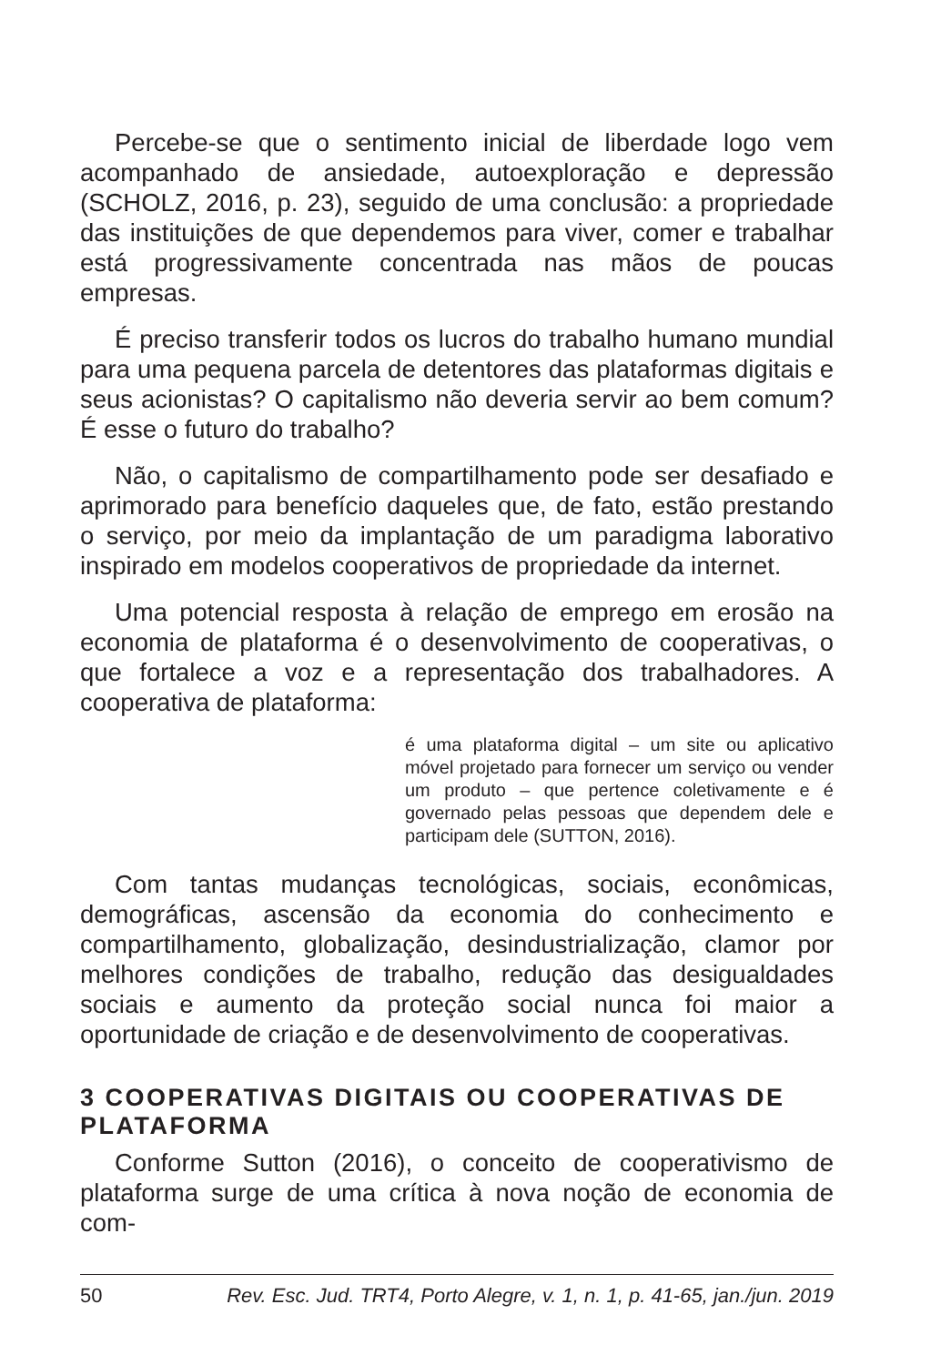Percebe-se que o sentimento inicial de liberdade logo vem acompanhado de ansiedade, autoexploração e depressão (SCHOLZ, 2016, p. 23), seguido de uma conclusão: a propriedade das instituições de que dependemos para viver, comer e trabalhar está progressivamente concentrada nas mãos de poucas empresas.
É preciso transferir todos os lucros do trabalho humano mundial para uma pequena parcela de detentores das plataformas digitais e seus acionistas? O capitalismo não deveria servir ao bem comum? É esse o futuro do trabalho?
Não, o capitalismo de compartilhamento pode ser desafiado e aprimorado para benefício daqueles que, de fato, estão prestando o serviço, por meio da implantação de um paradigma laborativo inspirado em modelos cooperativos de propriedade da internet.
Uma potencial resposta à relação de emprego em erosão na economia de plataforma é o desenvolvimento de cooperativas, o que fortalece a voz e a representação dos trabalhadores. A cooperativa de plataforma:
é uma plataforma digital – um site ou aplicativo móvel projetado para fornecer um serviço ou vender um produto – que pertence coletivamente e é governado pelas pessoas que dependem dele e participam dele (SUTTON, 2016).
Com tantas mudanças tecnológicas, sociais, econômicas, demográficas, ascensão da economia do conhecimento e compartilhamento, globalização, desindustrialização, clamor por melhores condições de trabalho, redução das desigualdades sociais e aumento da proteção social nunca foi maior a oportunidade de criação e de desenvolvimento de cooperativas.
3 COOPERATIVAS DIGITAIS OU COOPERATIVAS DE PLATAFORMA
Conforme Sutton (2016), o conceito de cooperativismo de plataforma surge de uma crítica à nova noção de economia de com-
50 Rev. Esc. Jud. TRT4, Porto Alegre, v. 1, n. 1, p. 41-65, jan./jun. 2019